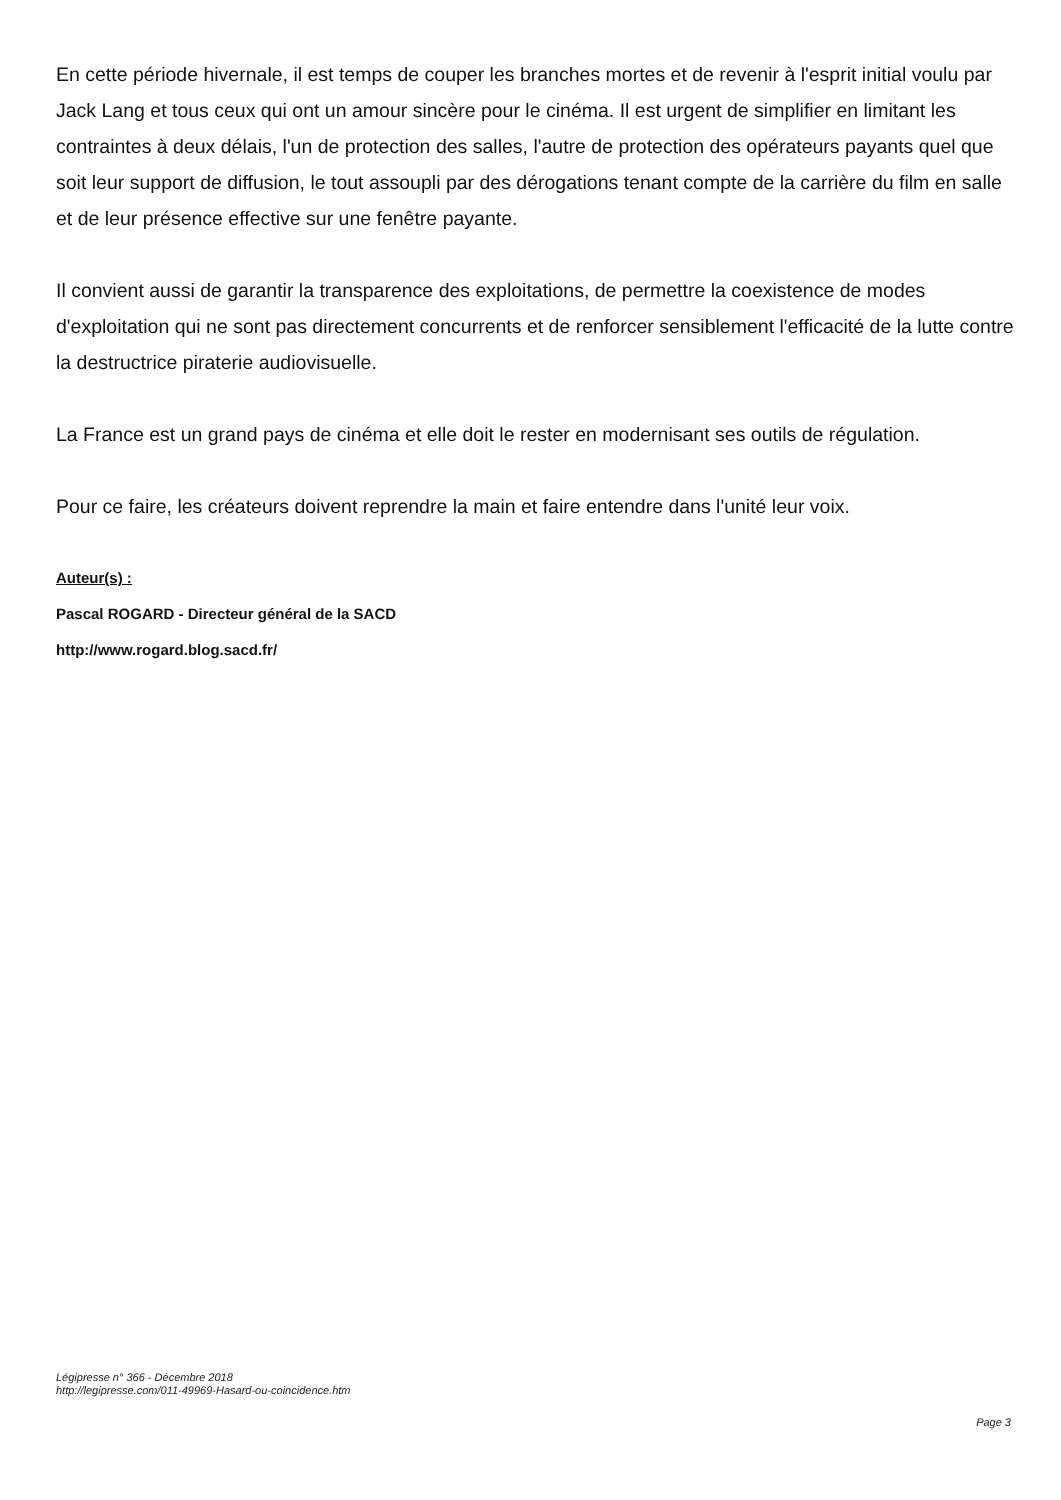En cette période hivernale, il est temps de couper les branches mortes et de revenir à l'esprit initial voulu par Jack Lang et tous ceux qui ont un amour sincère pour le cinéma. Il est urgent de simplifier en limitant les contraintes à deux délais, l'un de protection des salles, l'autre de protection des opérateurs payants quel que soit leur support de diffusion, le tout assoupli par des dérogations tenant compte de la carrière du film en salle et de leur présence effective sur une fenêtre payante.
Il convient aussi de garantir la transparence des exploitations, de permettre la coexistence de modes d'exploitation qui ne sont pas directement concurrents et de renforcer sensiblement l'efficacité de la lutte contre la destructrice piraterie audiovisuelle.
La France est un grand pays de cinéma et elle doit le rester en modernisant ses outils de régulation.
Pour ce faire, les créateurs doivent reprendre la main et faire entendre dans l'unité leur voix.
Auteur(s) :
Pascal ROGARD - Directeur général de la SACD
http://www.rogard.blog.sacd.fr/
Légipresse n° 366 - Décembre 2018
http://legipresse.com/011-49969-Hasard-ou-coincidence.htm
Page 3